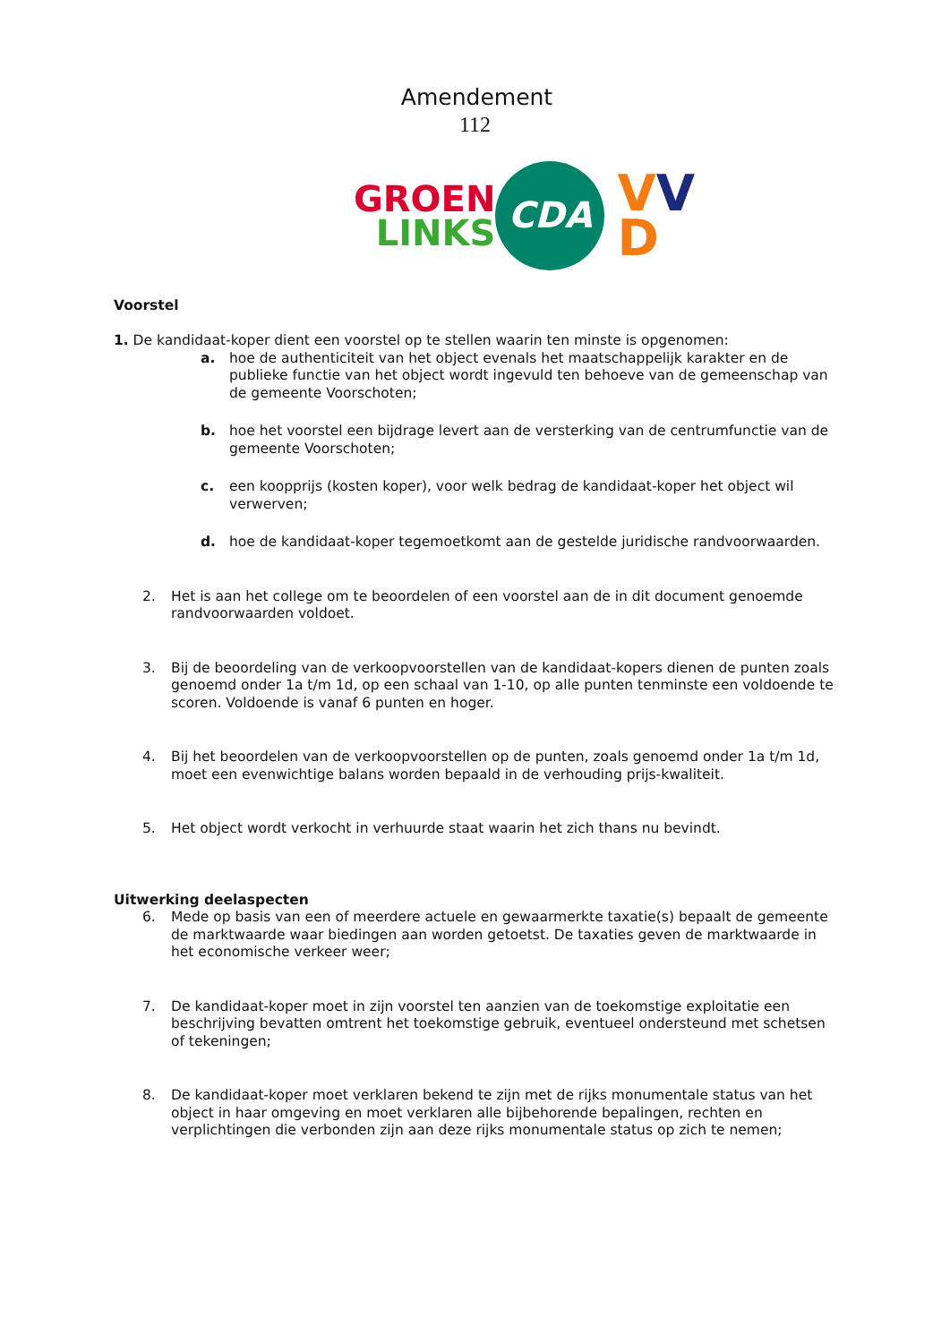Amendement
112
GROEN
LINKS
CDA
VV
D
Voorstel
1. De kandidaat-koper dient een voorstel op te stellen waarin ten minste is opgenomen:
a. hoe de authenticiteit van het object evenals het maatschappelijk karakter en de publieke functie van het object wordt ingevuld ten behoeve van de gemeenschap van de gemeente Voorschoten;
b. hoe het voorstel een bijdrage levert aan de versterking van de centrumfunctie van de gemeente Voorschoten;
c. een koopprijs (kosten koper), voor welk bedrag de kandidaat-koper het object wil verwerven;
d. hoe de kandidaat-koper tegemoetkomt aan de gestelde juridische randvoorwaarden.
2. Het is aan het college om te beoordelen of een voorstel aan de in dit document genoemde randvoorwaarden voldoet.
3. Bij de beoordeling van de verkoopvoorstellen van de kandidaat-kopers dienen de punten zoals genoemd onder 1a t/m 1d, op een schaal van 1-10, op alle punten tenminste een voldoende te scoren. Voldoende is vanaf 6 punten en hoger.
4. Bij het beoordelen van de verkoopvoorstellen op de punten, zoals genoemd onder 1a t/m 1d, moet een evenwichtige balans worden bepaald in de verhouding prijs-kwaliteit.
5. Het object wordt verkocht in verhuurde staat waarin het zich thans nu bevindt.
Uitwerking deelaspecten
6. Mede op basis van een of meerdere actuele en gewaarmerkte taxatie(s) bepaalt de gemeente de marktwaarde waar biedingen aan worden getoetst. De taxaties geven de marktwaarde in het economische verkeer weer;
7. De kandidaat-koper moet in zijn voorstel ten aanzien van de toekomstige exploitatie een beschrijving bevatten omtrent het toekomstige gebruik, eventueel ondersteund met schetsen of tekeningen;
8. De kandidaat-koper moet verklaren bekend te zijn met de rijks monumentale status van het object in haar omgeving en moet verklaren alle bijbehorende bepalingen, rechten en verplichtingen die verbonden zijn aan deze rijks monumentale status op zich te nemen;